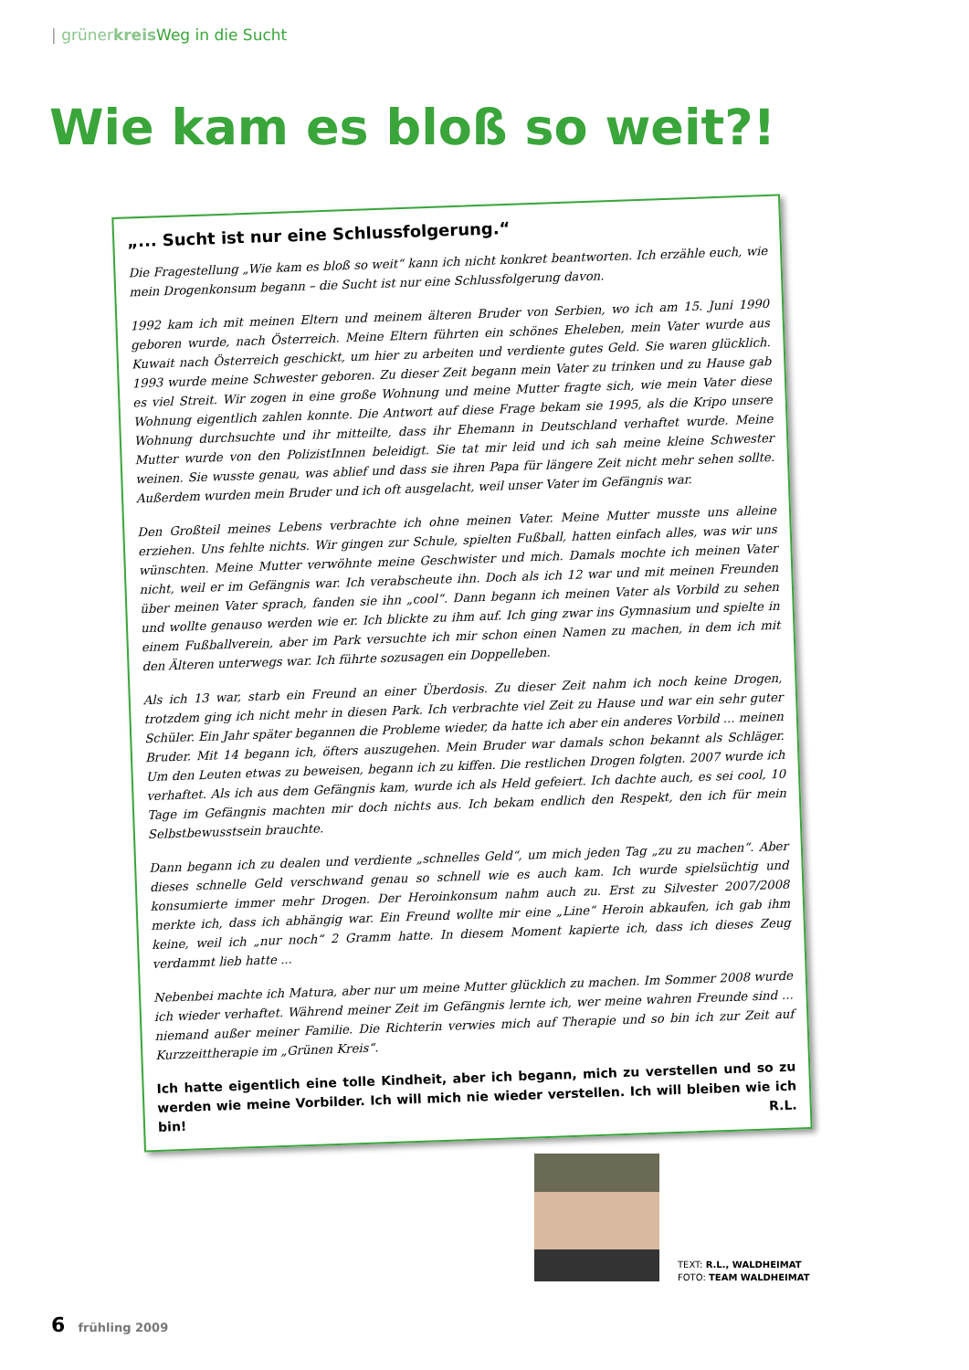| grüner kreis Weg in die Sucht
Wie kam es bloß so weit?!
„... Sucht ist nur eine Schlussfolgerung.“
Die Fragestellung „Wie kam es bloß so weit“ kann ich nicht konkret beantworten. Ich erzähle euch, wie mein Drogenkonsum begann – die Sucht ist nur eine Schlussfolgerung davon.
1992 kam ich mit meinen Eltern und meinem älteren Bruder von Serbien, wo ich am 15. Juni 1990 geboren wurde, nach Österreich. Meine Eltern führten ein schönes Eheleben, mein Vater wurde aus Kuwait nach Österreich geschickt, um hier zu arbeiten und verdiente gutes Geld. Sie waren glücklich. 1993 wurde meine Schwester geboren. Zu dieser Zeit begann mein Vater zu trinken und zu Hause gab es viel Streit. Wir zogen in eine große Wohnung und meine Mutter fragte sich, wie mein Vater diese Wohnung eigentlich zahlen konnte. Die Antwort auf diese Frage bekam sie 1995, als die Kripo unsere Wohnung durchsuchte und ihr mitteilte, dass ihr Ehemann in Deutschland verhaftet wurde. Meine Mutter wurde von den PolizistInnen beleidigt. Sie tat mir leid und ich sah meine kleine Schwester weinen. Sie wusste genau, was ablief und dass sie ihren Papa für längere Zeit nicht mehr sehen sollte. Außerdem wurden mein Bruder und ich oft ausgelacht, weil unser Vater im Gefängnis war.
Den Großteil meines Lebens verbrachte ich ohne meinen Vater. Meine Mutter musste uns alleine erziehen. Uns fehlte nichts. Wir gingen zur Schule, spielten Fußball, hatten einfach alles, was wir uns wünschten. Meine Mutter verwöhnte meine Geschwister und mich. Damals mochte ich meinen Vater nicht, weil er im Gefängnis war. Ich verabscheute ihn. Doch als ich 12 war und mit meinen Freunden über meinen Vater sprach, fanden sie ihn „cool“. Dann begann ich meinen Vater als Vorbild zu sehen und wollte genauso werden wie er. Ich blickte zu ihm auf. Ich ging zwar ins Gymnasium und spielte in einem Fußballverein, aber im Park versuchte ich mir schon einen Namen zu machen, in dem ich mit den Älteren unterwegs war. Ich führte sozusagen ein Doppelleben.
Als ich 13 war, starb ein Freund an einer Überdosis. Zu dieser Zeit nahm ich noch keine Drogen, trotzdem ging ich nicht mehr in diesen Park. Ich verbrachte viel Zeit zu Hause und war ein sehr guter Schüler. Ein Jahr später begannen die Probleme wieder, da hatte ich aber ein anderes Vorbild ... meinen Bruder. Mit 14 begann ich, öfters auszugehen. Mein Bruder war damals schon bekannt als Schläger. Um den Leuten etwas zu beweisen, begann ich zu kiffen. Die restlichen Drogen folgten. 2007 wurde ich verhaftet. Als ich aus dem Gefängnis kam, wurde ich als Held gefeiert. Ich dachte auch, es sei cool, 10 Tage im Gefängnis machten mir doch nichts aus. Ich bekam endlich den Respekt, den ich für mein Selbstbewusstsein brauchte.
Dann begann ich zu dealen und verdiente „schnelles Geld“, um mich jeden Tag „zu zu machen“. Aber dieses schnelle Geld verschwand genau so schnell wie es auch kam. Ich wurde spielsüchtig und konsumierte immer mehr Drogen. Der Heroinkonsum nahm auch zu. Erst zu Silvester 2007/2008 merkte ich, dass ich abhängig war. Ein Freund wollte mir eine „Line“ Heroin abkaufen, ich gab ihm keine, weil ich „nur noch“ 2 Gramm hatte. In diesem Moment kapierte ich, dass ich dieses Zeug verdammt lieb hatte ...
Nebenbei machte ich Matura, aber nur um meine Mutter glücklich zu machen. Im Sommer 2008 wurde ich wieder verhaftet. Während meiner Zeit im Gefängnis lernte ich, wer meine wahren Freunde sind ... niemand außer meiner Familie. Die Richterin verwies mich auf Therapie und so bin ich zur Zeit auf Kurzzeittherapie im „Grünen Kreis“.
Ich hatte eigentlich eine tolle Kindheit, aber ich begann, mich zu verstellen und so zu werden wie meine Vorbilder. Ich will mich nie wieder verstellen. Ich will bleiben wie ich bin! R.L.
TEXT: R.L., WALDHEIMAT
FOTO: TEAM WALDHEIMAT
6 frühling 2009